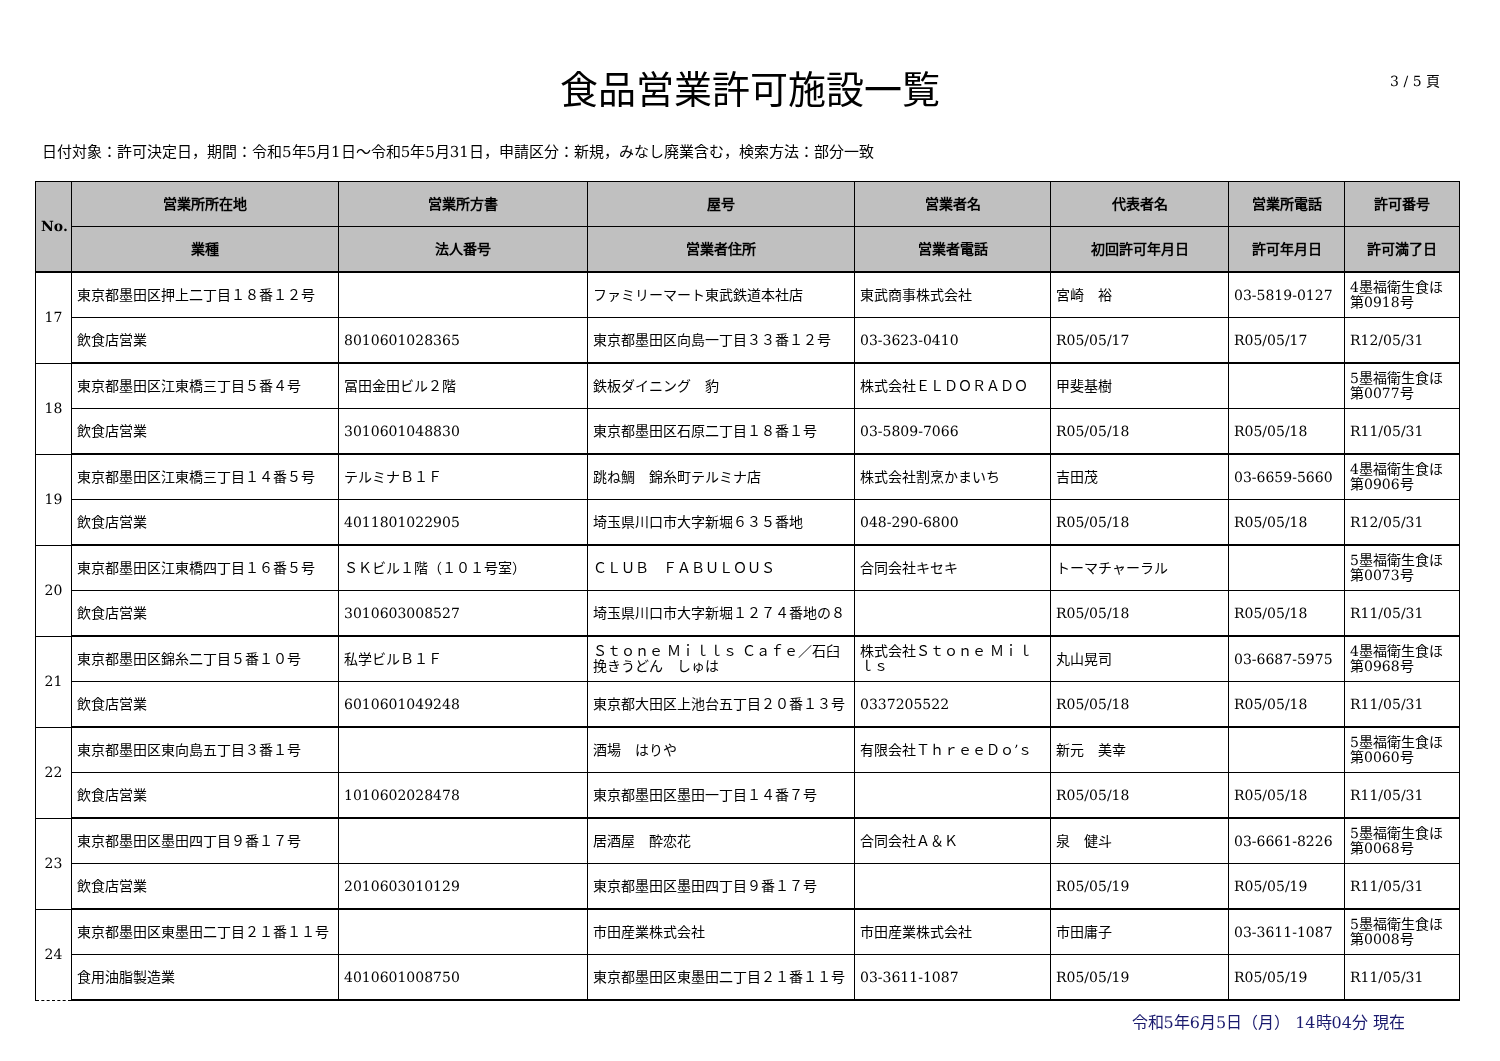食品営業許可施設一覧
3 / 5 頁
日付対象：許可決定日，期間：令和5年5月1日～令和5年5月31日，申請区分：新規，みなし廃業含む，検索方法：部分一致
| No. | 営業所所在地 | 営業所方書 | 屋号 | 営業者名 | 代表者名 | 営業所電話 | 許可番号 |
| --- | --- | --- | --- | --- | --- | --- | --- |
| | 業種 | 法人番号 | 営業者住所 | 営業者電話 | 初回許可年月日 | 許可年月日 | 許可満了日 |
| 17 | 東京都墨田区押上二丁目１８番１２号 | | ファミリーマート東武鉄道本社店 | 東武商事株式会社 | 宮崎 裕 | 03-5819-0127 | 4墨福衛生食ほ第0918号 |
| | 飲食店営業 | 8010601028365 | 東京都墨田区向島一丁目３３番１２号 | 03-3623-0410 | R05/05/17 | R05/05/17 | R12/05/31 |
| 18 | 東京都墨田区江東橋三丁目５番４号 | 冨田金田ビル２階 | 鉄板ダイニング 豹 | 株式会社ＥＬＤＯＲＡＤＯ | 甲斐基樹 | | 5墨福衛生食ほ第0077号 |
| | 飲食店営業 | 3010601048830 | 東京都墨田区石原二丁目１８番１号 | 03-5809-7066 | R05/05/18 | R05/05/18 | R11/05/31 |
| 19 | 東京都墨田区江東橋三丁目１４番５号 | テルミナＢ１Ｆ | 跳ね鯛 錦糸町テルミナ店 | 株式会社割烹かまいち | 吉田茂 | 03-6659-5660 | 4墨福衛生食ほ第0906号 |
| | 飲食店営業 | 4011801022905 | 埼玉県川口市大字新堀６３５番地 | 048-290-6800 | R05/05/18 | R05/05/18 | R12/05/31 |
| 20 | 東京都墨田区江東橋四丁目１６番５号 | ＳＫビル１階（１０１号室） | ＣＬＵＢ ＦＡＢＵＬＯＵＳ | 合同会社キセキ | トーマチャーラル | | 5墨福衛生食ほ第0073号 |
| | 飲食店営業 | 3010603008527 | 埼玉県川口市大字新堀１２７４番地の８ | | R05/05/18 | R05/05/18 | R11/05/31 |
| 21 | 東京都墨田区錦糸二丁目５番１０号 | 私学ビルＢ１Ｆ | Ｓｔｏｎｅ Ｍｉｌｌｓ Ｃａｆｅ／石臼挽きうどん しゅは | 株式会社Ｓｔｏｎｅ Ｍｉｌｌｓ | 丸山晃司 | 03-6687-5975 | 4墨福衛生食ほ第0968号 |
| | 飲食店営業 | 6010601049248 | 東京都大田区上池台五丁目２０番１３号 | 0337205522 | R05/05/18 | R05/05/18 | R11/05/31 |
| 22 | 東京都墨田区東向島五丁目３番１号 | | 酒場 はりや | 有限会社ＴｈｒｅｅＤｏ’ｓ | 新元 美幸 | | 5墨福衛生食ほ第0060号 |
| | 飲食店営業 | 1010602028478 | 東京都墨田区墨田一丁目１４番７号 | | R05/05/18 | R05/05/18 | R11/05/31 |
| 23 | 東京都墨田区墨田四丁目９番１７号 | | 居酒屋 酔恋花 | 合同会社Ａ＆Ｋ | 泉 健斗 | 03-6661-8226 | 5墨福衛生食ほ第0068号 |
| | 飲食店営業 | 2010603010129 | 東京都墨田区墨田四丁目９番１７号 | | R05/05/19 | R05/05/19 | R11/05/31 |
| 24 | 東京都墨田区東墨田二丁目２１番１１号 | | 市田産業株式会社 | 市田産業株式会社 | 市田庸子 | 03-3611-1087 | 5墨福衛生食ほ第0008号 |
| | 食用油脂製造業 | 4010601008750 | 東京都墨田区東墨田二丁目２１番１１号 | 03-3611-1087 | R05/05/19 | R05/05/19 | R11/05/31 |
令和5年6月5日（月） 14時04分 現在